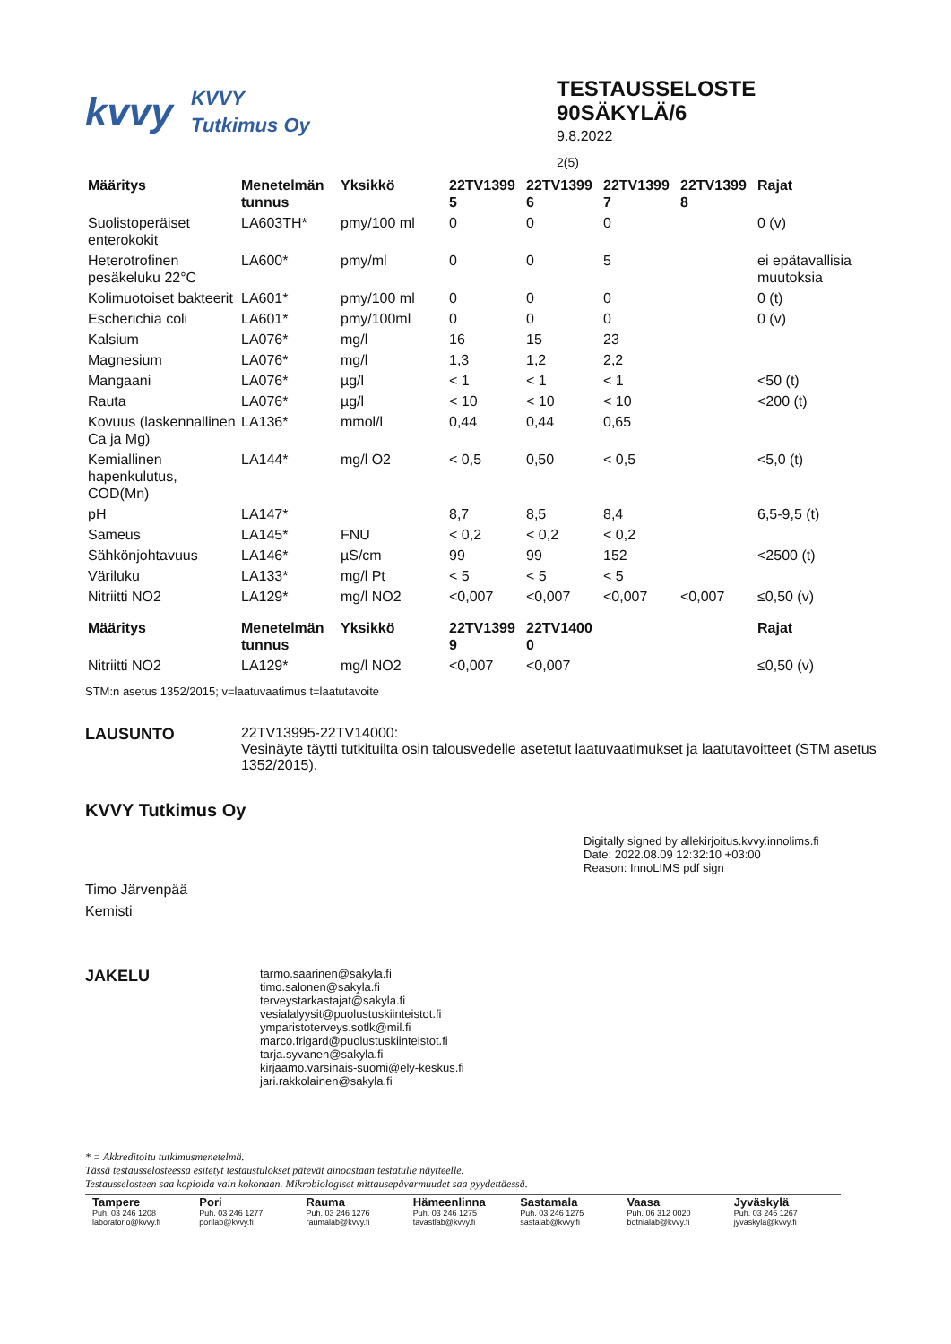kvvy
KVVY
Tutkimus Oy
TESTAUSSELOSTE
90SÄKYLÄ/6
9.8.2022
2(5)
| Määritys | Menetelmän tunnus | Yksikkö | 22TV1399 5 | 22TV1399 6 | 22TV1399 7 | 22TV1399 8 | Rajat |
| --- | --- | --- | --- | --- | --- | --- | --- |
| Suolistoperäiset enterokokit | LA603TH* | pmy/100 ml | 0 | 0 | 0 | | 0 (v) |
| Heterotrofinen pesäkeluku 22°C | LA600* | pmy/ml | 0 | 0 | 5 | | ei epätavallisia muutoksia |
| Kolimuotoiset bakteerit | LA601* | pmy/100 ml | 0 | 0 | 0 | | 0 (t) |
| Escherichia coli | LA601* | pmy/100ml | 0 | 0 | 0 | | 0 (v) |
| Kalsium | LA076* | mg/l | 16 | 15 | 23 | | |
| Magnesium | LA076* | mg/l | 1,3 | 1,2 | 2,2 | | |
| Mangaani | LA076* | µg/l | < 1 | < 1 | < 1 | | <50 (t) |
| Rauta | LA076* | µg/l | < 10 | < 10 | < 10 | | <200 (t) |
| Kovuus (laskennallinen Ca ja Mg) | LA136* | mmol/l | 0,44 | 0,44 | 0,65 | | |
| Kemiallinen hapenkulutus, COD(Mn) | LA144* | mg/l O2 | < 0,5 | 0,50 | < 0,5 | | <5,0 (t) |
| pH | LA147* | | 8,7 | 8,5 | 8,4 | | 6,5-9,5 (t) |
| Sameus | LA145* | FNU | < 0,2 | < 0,2 | < 0,2 | | |
| Sähkönjohtavuus | LA146* | µS/cm | 99 | 99 | 152 | | <2500 (t) |
| Väriluku | LA133* | mg/l Pt | < 5 | < 5 | < 5 | | |
| Nitriitti NO2 | LA129* | mg/l NO2 | <0,007 | <0,007 | <0,007 | <0,007 | ≤0,50 (v) |
| Määritys | Menetelmän tunnus | Yksikkö | 22TV1399 9 | 22TV1400 0 | | | Rajat |
| Nitriitti NO2 | LA129* | mg/l NO2 | <0,007 | <0,007 | | | ≤0,50 (v) |
STM:n asetus 1352/2015; v=laatuvaatimus t=laatutavoite
LAUSUNTO 22TV13995-22TV14000:
Vesinäyte täytti tutkituilta osin talousvedelle asetetut laatuvaatimukset ja laatutavoitteet (STM asetus 1352/2015).
KVVY Tutkimus Oy
Timo Järvenpää
Kemisti
Digitally signed by allekirjoitus.kvvy.innolims.fi
Date: 2022.08.09 12:32:10 +03:00
Reason: InnoLIMS pdf sign
JAKELU
tarmo.saarinen@sakyla.fi
timo.salonen@sakyla.fi
terveystarkastajat@sakyla.fi
vesialalyysit@puolustuskiinteistot.fi
ymparistoterveys.sotlk@mil.fi
marco.frigard@puolustuskiinteistot.fi
tarja.syvanen@sakyla.fi
kirjaamo.varsinais-suomi@ely-keskus.fi
jari.rakkolainen@sakyla.fi
* = Akkreditoitu tutkimusmenetelmä.
Tässä testausselosteessa esitetyt testaustulokset pätevät ainoastaan testatulle näytteelle.
Testausselosteen saa kopioida vain kokonaan. Mikrobiologiset mittausepävarmuudet saa pyydettäessä.
Tampere
Puh. 03 246 1208
laboratorio@kvvy.fi
Pori
Puh. 03 246 1277
porilab@kvvy.fi
Rauma
Puh. 03 246 1276
raumalab@kvvy.fi
Hämeenlinna
Puh. 03 246 1275
tavastlab@kvvy.fi
Sastamala
Puh. 03 246 1275
sastalab@kvvy.fi
Vaasa
Puh. 06 312 0020
botnialab@kvvy.fi
Jyväskylä
Puh. 03 246 1267
jyvaskyla@kvvy.fi